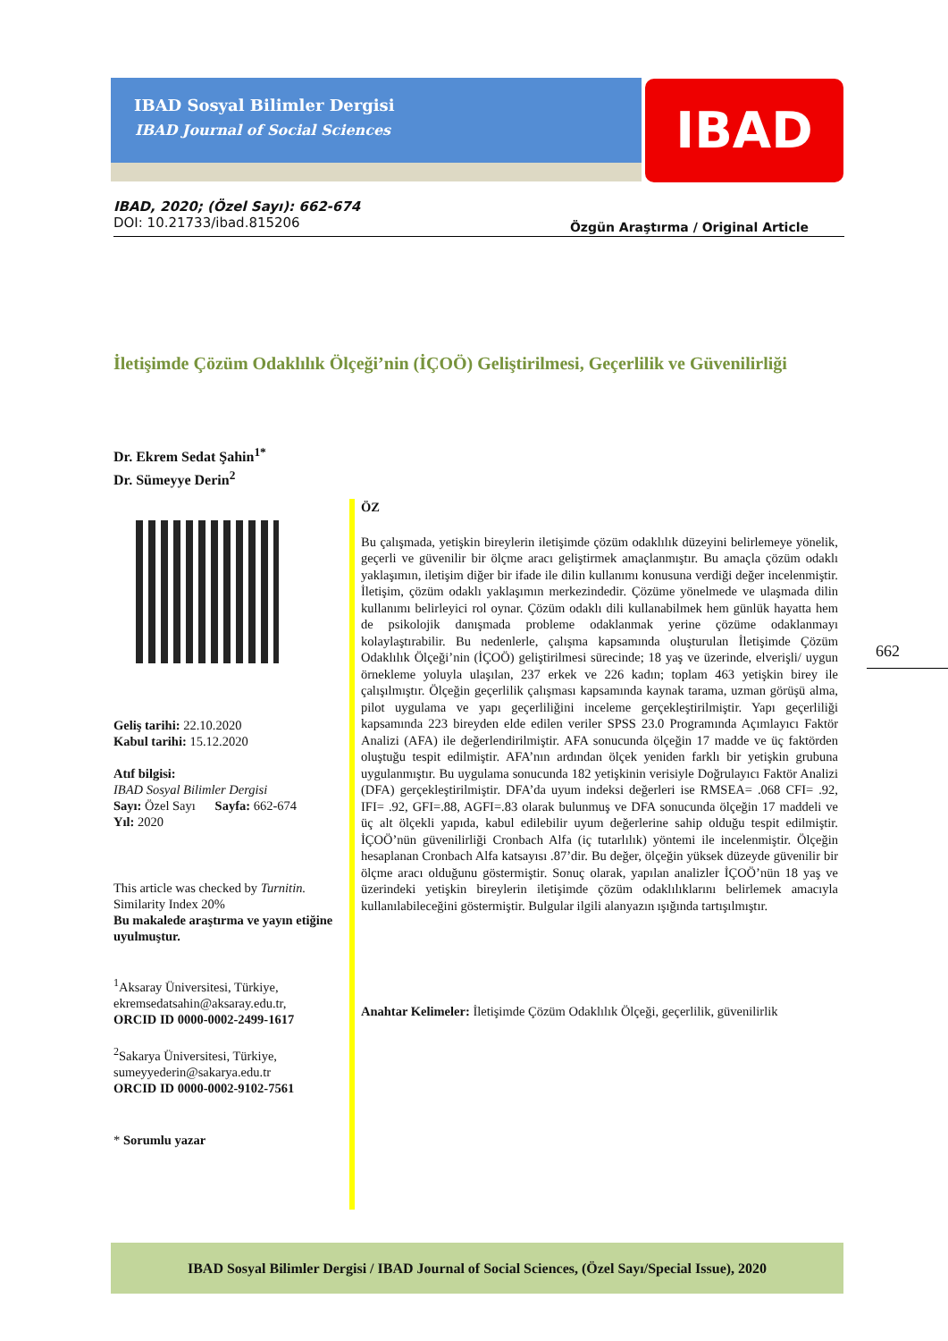IBAD Sosyal Bilimler Dergisi
IBAD Journal of Social Sciences
IBAD
IBAD, 2020; (Özel Sayı): 662-674
Özgün Araştırma / Original Article DOI: 10.21733/ibad.815206
İletişimde Çözüm Odaklılık Ölçeği’nin (İÇOÖ) Geliştirilmesi, Geçerlilik ve Güvenilirliği
Dr. Ekrem Sedat Şahin<sup>1*</sup>
Dr. Sümeyye Derin<sup>2</sup>
Geliş tarihi: 22.10.2020
Kabul tarihi: 15.12.2020
Atıf bilgisi:
IBAD Sosyal Bilimler Dergisi
Sayı: Özel Sayı Sayfa: 662-674
Yıl: 2020
This article was checked by Turnitin.
Similarity Index 20%
Bu makalede araştırma ve yayın etiğine uyulmuştur.
<sup>1</sup> Aksaray Üniversitesi, Türkiye, ekremsedatsahin@aksaray.edu.tr,
ORCID ID 0000-0002-2499-1617
<sup>2</sup> Sakarya Üniversitesi, Türkiye, sumeyyederin@sakarya.edu.tr
ORCID ID 0000-0002-9102-7561
* Sorumlu yazar
ÖZ
Bu çalışmada, yetişkin bireylerin iletişimde çözüm odaklılık düzeyini belirlemeye yönelik, geçerli ve güvenilir bir ölçme aracı geliştirmek amaçlanmıştır. Bu amaçla çözüm odaklı yaklaşımın, iletişim diğer bir ifade ile dilin kullanımı konusuna verdiği değer incelenmiştir. İletişim, çözüm odaklı yaklaşımın merkezindedir. Çözüme yönelmede ve ulaşmada dilin kullanımı belirleyici rol oynar. Çözüm odaklı dili kullanabilmek hem günlük hayatta hem de psikolojik danışmada probleme odaklanmak yerine çözüme odaklanmayı kolaylaştırabilir. Bu nedenlerle, çalışma kapsamında oluşturulan İletişimde Çözüm Odaklılık Ölçeği’nin (İÇOÖ) geliştirilmesi sürecinde; 18 yaş ve üzerinde, elverişli/ uygun örnekleme yoluyla ulaşılan, 237 erkek ve 226 kadın; toplam 463 yetişkin birey ile çalışılmıştır. Ölçeğin geçerlilik çalışması kapsamında kaynak tarama, uzman görüşü alma, pilot uygulama ve yapı geçerliliğini inceleme gerçekleştirilmiştir. Yapı geçerliliği kapsamında 223 bireyden elde edilen veriler SPSS 23.0 Programında Açımlayıcı Faktör Analizi (AFA) ile değerlendirilmiştir. AFA sonucunda ölçeğin 17 madde ve üç faktörden oluştuğu tespit edilmiştir. AFA’nın ardından ölçek yeniden farklı bir yetişkin grubuna uygulanmıştır. Bu uygulama sonucunda 182 yetişkinin verisiyle Doğrulayıcı Faktör Analizi (DFA) gerçekleştirilmiştir. DFA’da uyum indeksi değerleri ise RMSEA= .068 CFI= .92, IFI= .92, GFI=.88, AGFI=.83 olarak bulunmuş ve DFA sonucunda ölçeğin 17 maddeli ve üç alt ölçekli yapıda, kabul edilebilir uyum değerlerine sahip olduğu tespit edilmiştir. İÇOÖ’nün güvenilirliği Cronbach Alfa (iç tutarlılık) yöntemi ile incelenmiştir. Ölçeğin hesaplanan Cronbach Alfa katsayısı .87’dir. Bu değer, ölçeğin yüksek düzeyde güvenilir bir ölçme aracı olduğunu göstermiştir. Sonuç olarak, yapılan analizler İÇOÖ’nün 18 yaş ve üzerindeki yetişkin bireylerin iletişimde çözüm odaklılıklarını belirlemek amacıyla kullanılabileceğini göstermiştir. Bulgular ilgili alanyazın ışığında tartışılmıştır.
Anahtar Kelimeler: İletişimde Çözüm Odaklılık Ölçeği, geçerlilik, güvenilirlik
662
IBAD Sosyal Bilimler Dergisi / IBAD Journal of Social Sciences, (Özel Sayı/Special Issue), 2020